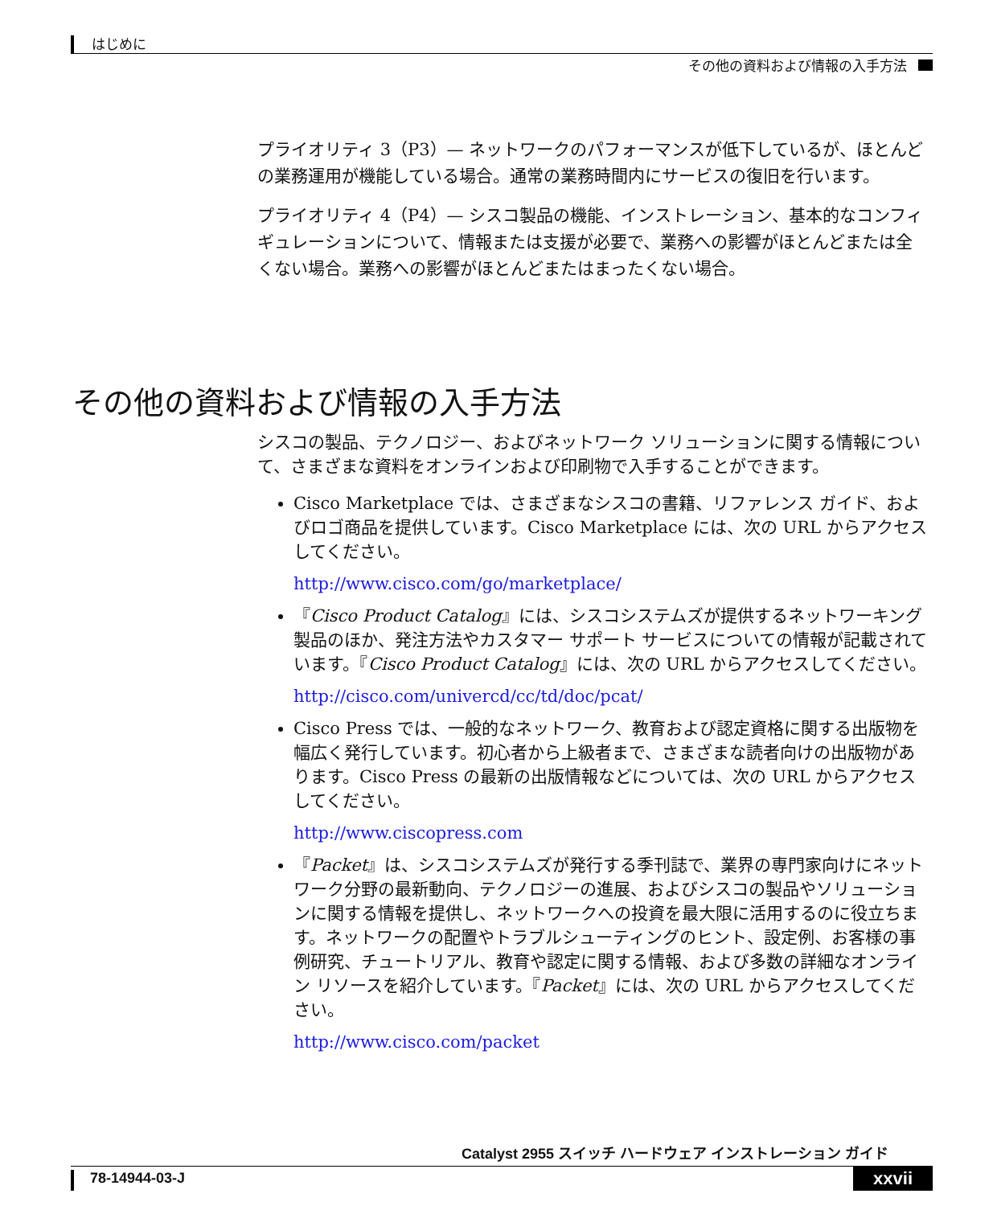はじめに
その他の資料および情報の入手方法
プライオリティ 3（P3）— ネットワークのパフォーマンスが低下しているが、ほとんどの業務運用が機能している場合。通常の業務時間内にサービスの復旧を行います。
プライオリティ 4（P4）— シスコ製品の機能、インストレーション、基本的なコンフィギュレーションについて、情報または支援が必要で、業務への影響がほとんどまたは全くない場合。業務への影響がほとんどまたはまったくない場合。
その他の資料および情報の入手方法
シスコの製品、テクノロジー、およびネットワーク ソリューションに関する情報について、さまざまな資料をオンラインおよび印刷物で入手することができます。
Cisco Marketplace では、さまざまなシスコの書籍、リファレンス ガイド、およびロゴ商品を提供しています。Cisco Marketplace には、次の URL からアクセスしてください。
http://www.cisco.com/go/marketplace/
『Cisco Product Catalog』には、シスコシステムズが提供するネットワーキング製品のほか、発注方法やカスタマー サポート サービスについての情報が記載されています。『Cisco Product Catalog』には、次の URL からアクセスしてください。
http://cisco.com/univercd/cc/td/doc/pcat/
Cisco Press では、一般的なネットワーク、教育および認定資格に関する出版物を幅広く発行しています。初心者から上級者まで、さまざまな読者向けの出版物があります。Cisco Press の最新の出版情報などについては、次の URL からアクセスしてください。
http://www.ciscopress.com
『Packet』は、シスコシステムズが発行する季刊誌で、業界の専門家向けにネットワーク分野の最新動向、テクノロジーの進展、およびシスコの製品やソリューションに関する情報を提供し、ネットワークへの投資を最大限に活用するのに役立ちます。ネットワークの配置やトラブルシューティングのヒント、設定例、お客様の事例研究、チュートリアル、教育や認定に関する情報、および多数の詳細なオンライン リソースを紹介しています。『Packet』には、次の URL からアクセスしてください。
http://www.cisco.com/packet
Catalyst 2955 スイッチ ハードウェア インストレーション ガイド
78-14944-03-J xxvii